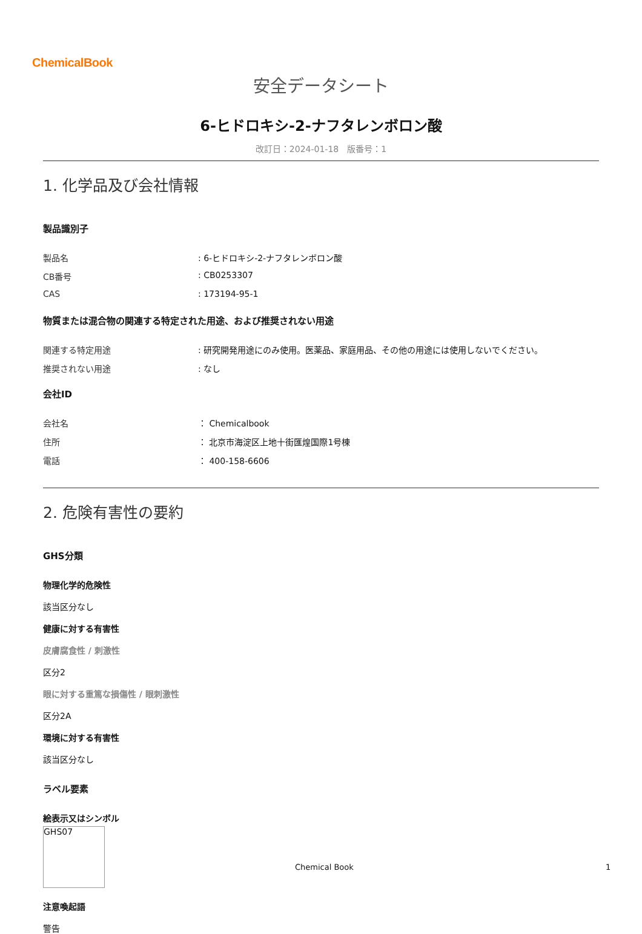ChemicalBook
安全データシート
6-ヒドロキシ-2-ナフタレンボロン酸
改訂日：2024-01-18　版番号：1
1. 化学品及び会社情報
製品識別子
製品名: 6-ヒドロキシ-2-ナフタレンボロン酸
CB番号: CB0253307
CAS: 173194-95-1
物質または混合物の関連する特定された用途、および推奨されない用途
関連する特定用途: 研究開発用途にのみ使用。医薬品、家庭用品、その他の用途には使用しないでください。
推奨されない用途: なし
会社ID
会社名 ： Chemicalbook
住所 ： 北京市海淀区上地十街匯煌国際1号棟
電話 ： 400-158-6606
2. 危険有害性の要約
GHS分類
物理化学的危険性
該当区分なし
健康に対する有害性
皮膚腐食性 / 刺激性
区分2
眼に対する重篤な損傷性 / 眼刺激性
区分2A
環境に対する有害性
該当区分なし
ラベル要素
絵表示又はシンボル
GHS07
注意喚起語
警告
Chemical Book 1